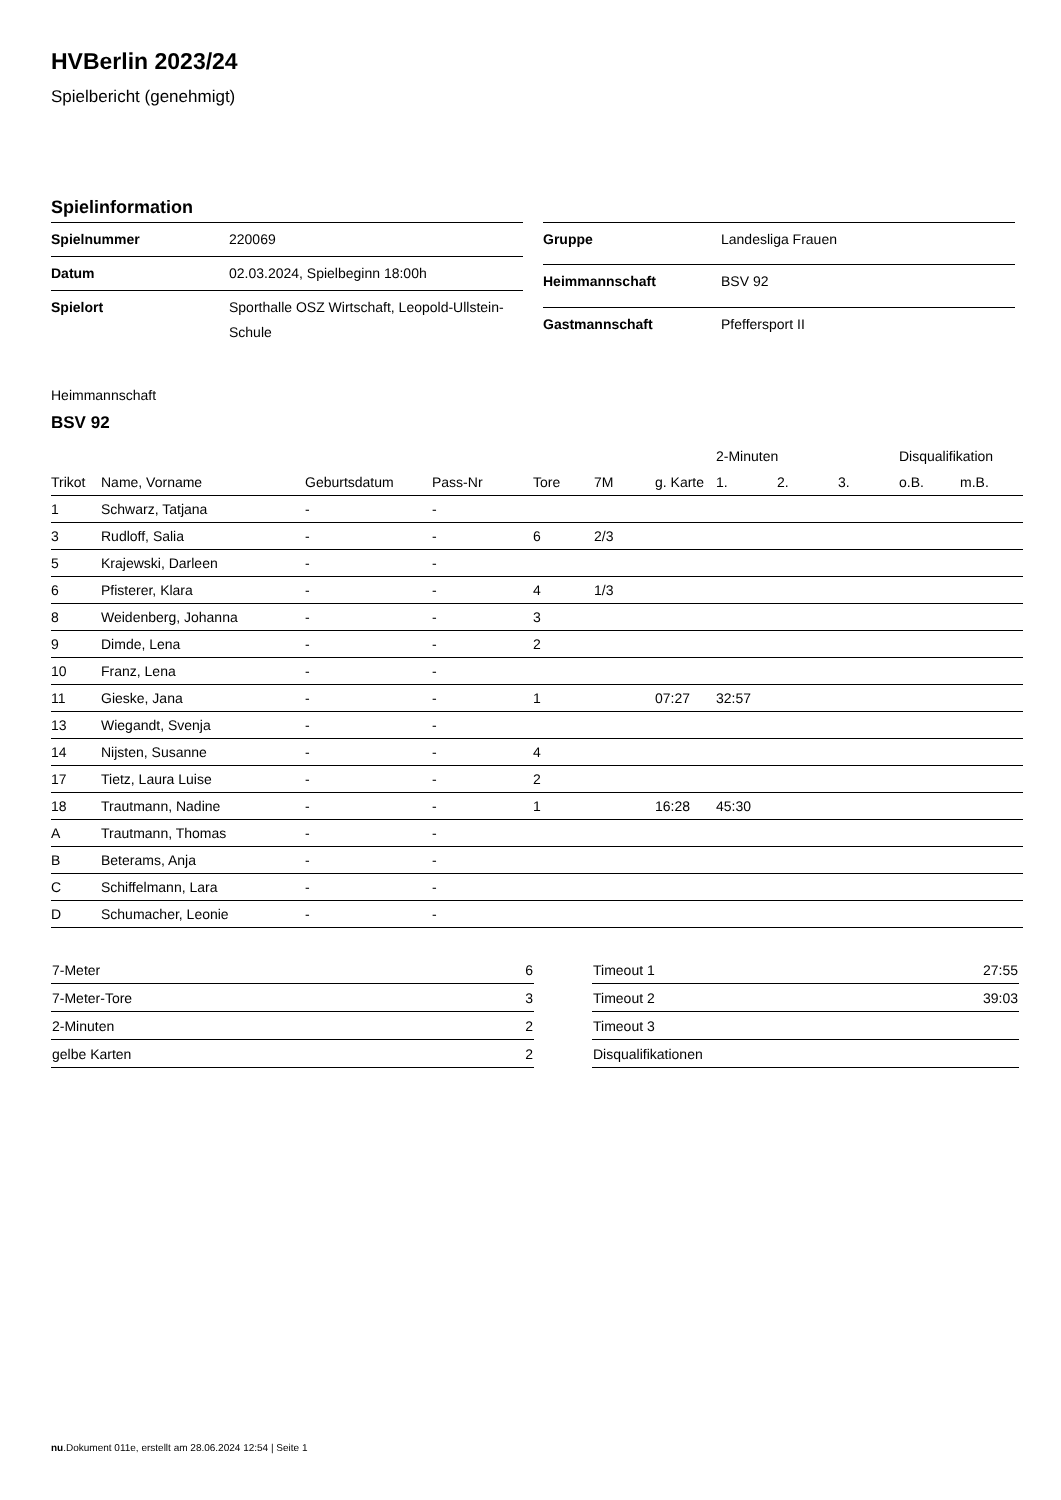HVBerlin 2023/24
Spielbericht (genehmigt)
Spielinformation
| Spielnummer | 220069 |
| Datum | 02.03.2024, Spielbeginn 18:00h |
| Spielort | Sporthalle OSZ Wirtschaft, Leopold-Ullstein-Schule |
| Gruppe | Landesliga Frauen |
| Heimmannschaft | BSV 92 |
| Gastmannschaft | Pfeffersport II |
Heimmannschaft
BSV 92
| | | | | | | | 2-Minuten | | | Disqualifikation | |
| --- | --- | --- | --- | --- | --- | --- | --- | --- | --- | --- | --- |
| Trikot | Name, Vorname | Geburtsdatum | Pass-Nr | Tore | 7M | g. Karte | 1. | 2. | 3. | o.B. | m.B. |
| 1 | Schwarz, Tatjana | - | - | | | | | | | | |
| 3 | Rudloff, Salia | - | - | 6 | 2/3 | | | | | | |
| 5 | Krajewski, Darleen | - | - | | | | | | | | |
| 6 | Pfisterer, Klara | - | - | 4 | 1/3 | | | | | | |
| 8 | Weidenberg, Johanna | - | - | 3 | | | | | | | |
| 9 | Dimde, Lena | - | - | 2 | | | | | | | |
| 10 | Franz, Lena | - | - | | | | | | | | |
| 11 | Gieske, Jana | - | - | 1 | | 07:27 | 32:57 | | | | |
| 13 | Wiegandt, Svenja | - | - | | | | | | | | |
| 14 | Nijsten, Susanne | - | - | 4 | | | | | | | |
| 17 | Tietz, Laura Luise | - | - | 2 | | | | | | | |
| 18 | Trautmann, Nadine | - | - | 1 | | 16:28 | 45:30 | | | | |
| A | Trautmann, Thomas | - | - | | | | | | | | |
| B | Beterams, Anja | - | - | | | | | | | | |
| C | Schiffelmann, Lara | - | - | | | | | | | | |
| D | Schumacher, Leonie | - | - | | | | | | | | |
| 7-Meter | 6 |
| 7-Meter-Tore | 3 |
| 2-Minuten | 2 |
| gelbe Karten | 2 |
| Timeout 1 | 27:55 |
| Timeout 2 | 39:03 |
| Timeout 3 | |
| Disqualifikationen | |
nu.Dokument 011e, erstellt am 28.06.2024 12:54 | Seite 1